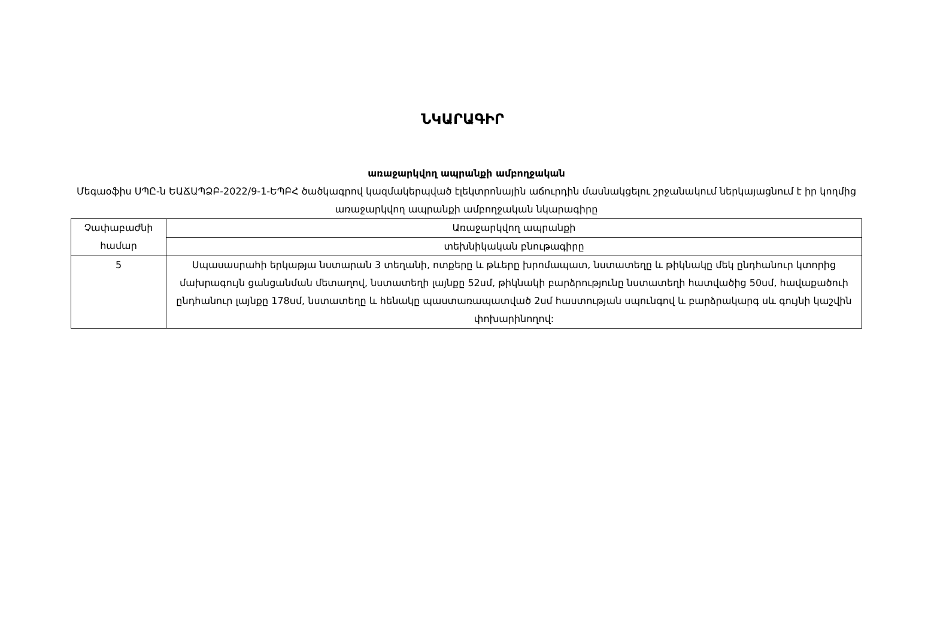ՆԿԱՐԱԳԻՐ
առաջարկվող ապրանքի ամբողջական
Մեգաօֆիս ՍՊԸ-ն ԵԱՃԱՊՁԲ-2022/9-1-ԵՊԲՀ ծածկագրով կազմակերպված էլեկտրոնային աճուրդին մասնակցելու շրջանակում ներկայացնում է իր կողմից առաջարկվող ապրանքի ամբողջական նկարագիրը
| Չափաբաժնի համար | Առաջարկվող ապրանքի |
| | տեխնիկական բնութագիրը |
| 5 | Սպասասրահի երկաթյա նստարան 3 տեղանի, ոտքերը և թևերը խրոմապատ, նստատեղը և թիկնակը մեկ ընդհանուր կտորից մախրագույն ցանցանման մետաղով, նստատեղի լայնքը 52սմ, թիկնակի բարձրությունը նստատեղի հատվածից 50սմ, հավաքածուի ընդհանուր լայնքը 178սմ, նստատեղը և հենակը պաստառապատված 2սմ հաստության սպունգով և բարձրակարգ սև գույնի կաշվին փոխարինողով: |